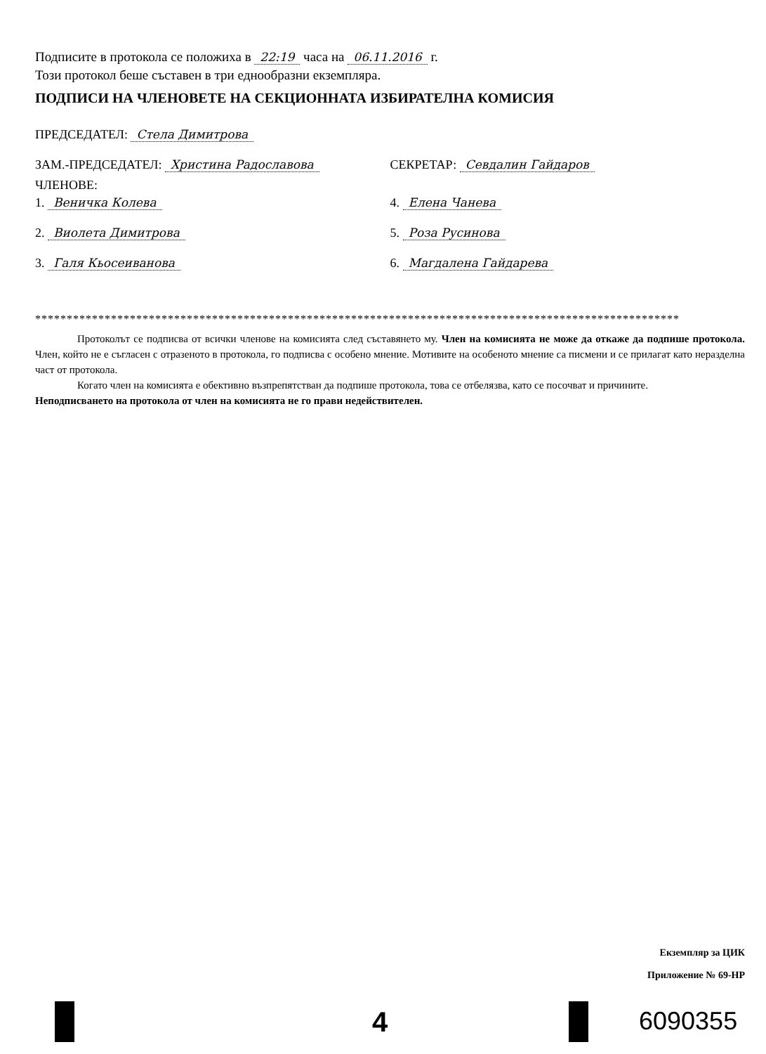Подписите в протокола се положиха в 22:19 часа на 06.11.2016 г.
Този протокол беше съставен в три еднообразни екземпляра.
ПОДПИСИ НА ЧЛЕНОВЕТЕ НА СЕКЦИОННАТА ИЗБИРАТЕЛНА КОМИСИЯ
ПРЕДСЕДАТЕЛ: Стела Димитрова
ЗАМ.-ПРЕДСЕДАТЕЛ: Христина Радославова
СЕКРЕТАР: Севдалин Гайдаров
ЧЛЕНОВЕ:
1. Веничка Колева 4. Елена Чанева
2. Виолета Димитрова 5. Роза Русинова
3. Галя Кьосеиванова 6. Магдалена Гайдарева
******************************************************************************************************
Протоколът се подписва от всички членове на комисията след съставянето му. Член на комисията не може да откаже да подпише протокола. Член, който не е съгласен с отразеното в протокола, го подписва с особено мнение. Мотивите на особеното мнение са писмени и се прилагат като неразделна част от протокола.
Когато член на комисията е обективно възпрепятстван да подпише протокола, това се отбелязва, като се посочват и причините.
Неподписването на протокола от член на комисията не го прави недействителен.
Екземпляр за ЦИК
Приложение № 69-НР
4 6090355